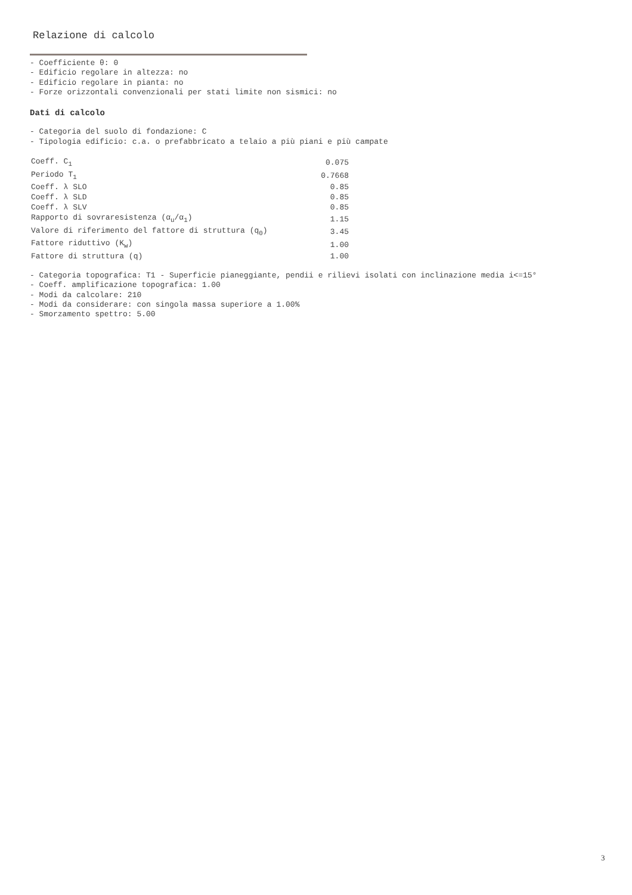Relazione di calcolo
- Coefficiente θ: 0
- Edificio regolare in altezza: no
- Edificio regolare in pianta: no
- Forze orizzontali convenzionali per stati limite non sismici: no
Dati di calcolo
- Categoria del suolo di fondazione: C
- Tipologia edificio: c.a. o prefabbricato a telaio a più piani e più campate
| Coeff. C<sub>1</sub> | 0.075 |
| Periodo T<sub>1</sub> | 0.7668 |
| Coeff. λ SLO | 0.85 |
| Coeff. λ SLD | 0.85 |
| Coeff. λ SLV | 0.85 |
| Rapporto di sovraresistenza (α<sub>u</sub>/α<sub>1</sub>) | 1.15 |
| Valore di riferimento del fattore di struttura (q<sub>0</sub>) | 3.45 |
| Fattore riduttivo (K<sub>w</sub>) | 1.00 |
| Fattore di struttura (q) | 1.00 |
- Categoria topografica: T1 - Superficie pianeggiante, pendii e rilievi isolati con inclinazione media i<=15°
- Coeff. amplificazione topografica: 1.00
- Modi da calcolare: 210
- Modi da considerare: con singola massa superiore a 1.00%
- Smorzamento spettro: 5.00
3